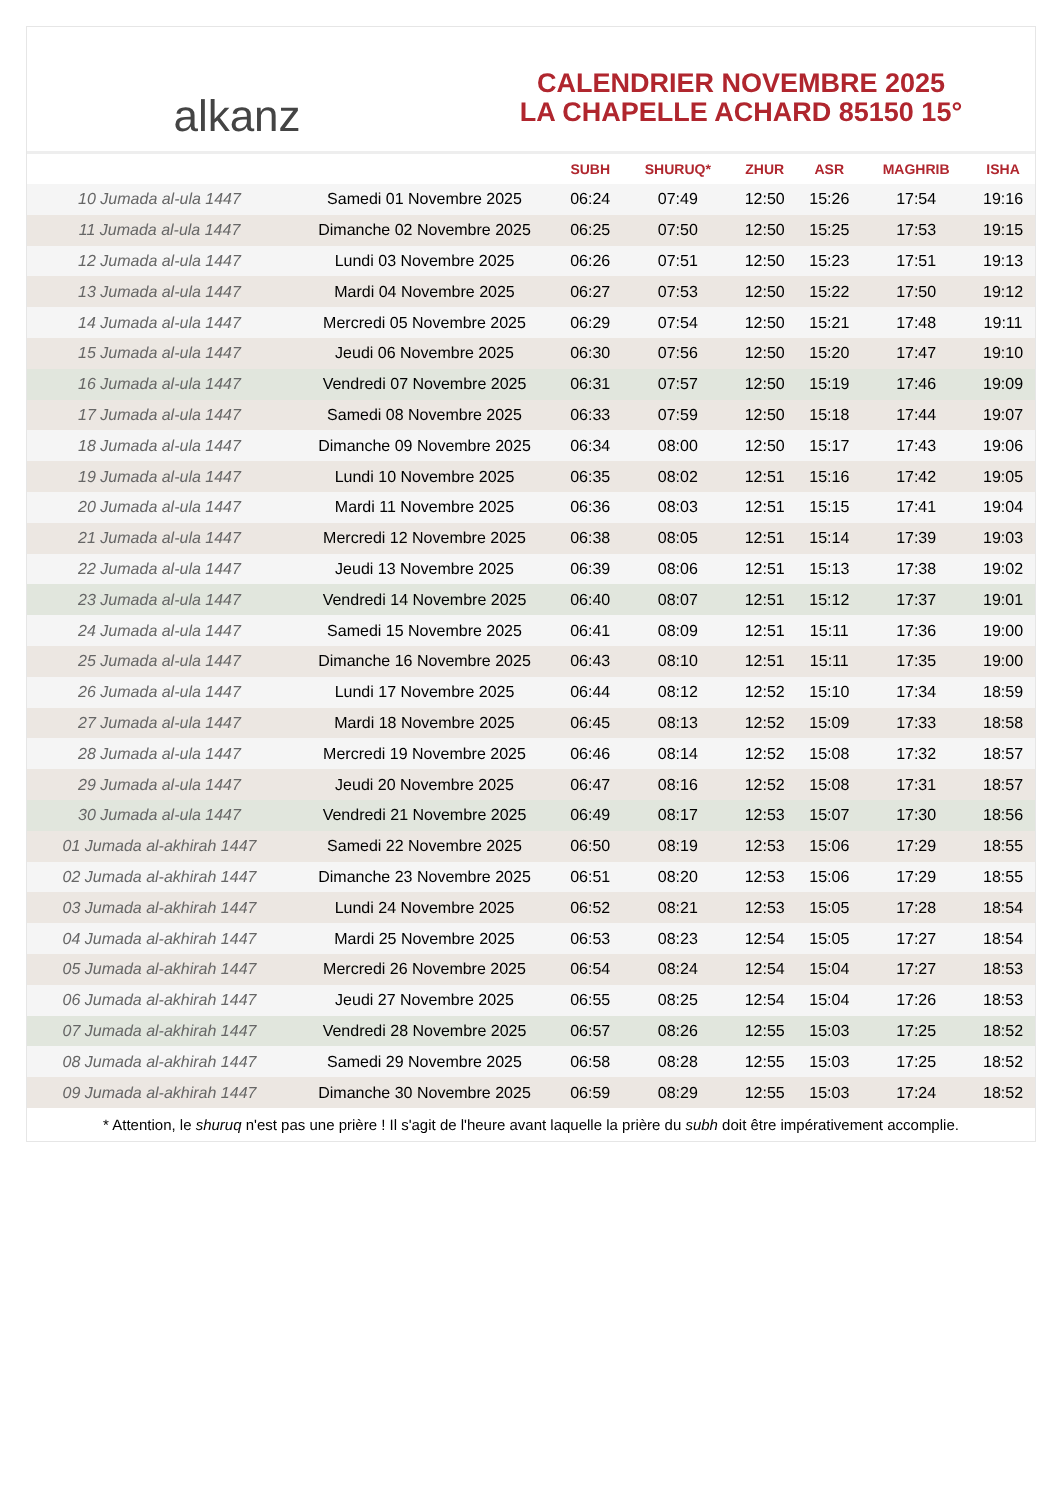alkanz
CALENDRIER NOVEMBRE 2025
LA CHAPELLE ACHARD 85150 15°
| | | SUBH | SHURUQ* | ZHUR | ASR | MAGHRIB | ISHA |
| --- | --- | --- | --- | --- | --- | --- | --- |
| 10 Jumada al-ula 1447 | Samedi 01 Novembre 2025 | 06:24 | 07:49 | 12:50 | 15:26 | 17:54 | 19:16 |
| 11 Jumada al-ula 1447 | Dimanche 02 Novembre 2025 | 06:25 | 07:50 | 12:50 | 15:25 | 17:53 | 19:15 |
| 12 Jumada al-ula 1447 | Lundi 03 Novembre 2025 | 06:26 | 07:51 | 12:50 | 15:23 | 17:51 | 19:13 |
| 13 Jumada al-ula 1447 | Mardi 04 Novembre 2025 | 06:27 | 07:53 | 12:50 | 15:22 | 17:50 | 19:12 |
| 14 Jumada al-ula 1447 | Mercredi 05 Novembre 2025 | 06:29 | 07:54 | 12:50 | 15:21 | 17:48 | 19:11 |
| 15 Jumada al-ula 1447 | Jeudi 06 Novembre 2025 | 06:30 | 07:56 | 12:50 | 15:20 | 17:47 | 19:10 |
| 16 Jumada al-ula 1447 | Vendredi 07 Novembre 2025 | 06:31 | 07:57 | 12:50 | 15:19 | 17:46 | 19:09 |
| 17 Jumada al-ula 1447 | Samedi 08 Novembre 2025 | 06:33 | 07:59 | 12:50 | 15:18 | 17:44 | 19:07 |
| 18 Jumada al-ula 1447 | Dimanche 09 Novembre 2025 | 06:34 | 08:00 | 12:50 | 15:17 | 17:43 | 19:06 |
| 19 Jumada al-ula 1447 | Lundi 10 Novembre 2025 | 06:35 | 08:02 | 12:51 | 15:16 | 17:42 | 19:05 |
| 20 Jumada al-ula 1447 | Mardi 11 Novembre 2025 | 06:36 | 08:03 | 12:51 | 15:15 | 17:41 | 19:04 |
| 21 Jumada al-ula 1447 | Mercredi 12 Novembre 2025 | 06:38 | 08:05 | 12:51 | 15:14 | 17:39 | 19:03 |
| 22 Jumada al-ula 1447 | Jeudi 13 Novembre 2025 | 06:39 | 08:06 | 12:51 | 15:13 | 17:38 | 19:02 |
| 23 Jumada al-ula 1447 | Vendredi 14 Novembre 2025 | 06:40 | 08:07 | 12:51 | 15:12 | 17:37 | 19:01 |
| 24 Jumada al-ula 1447 | Samedi 15 Novembre 2025 | 06:41 | 08:09 | 12:51 | 15:11 | 17:36 | 19:00 |
| 25 Jumada al-ula 1447 | Dimanche 16 Novembre 2025 | 06:43 | 08:10 | 12:51 | 15:11 | 17:35 | 19:00 |
| 26 Jumada al-ula 1447 | Lundi 17 Novembre 2025 | 06:44 | 08:12 | 12:52 | 15:10 | 17:34 | 18:59 |
| 27 Jumada al-ula 1447 | Mardi 18 Novembre 2025 | 06:45 | 08:13 | 12:52 | 15:09 | 17:33 | 18:58 |
| 28 Jumada al-ula 1447 | Mercredi 19 Novembre 2025 | 06:46 | 08:14 | 12:52 | 15:08 | 17:32 | 18:57 |
| 29 Jumada al-ula 1447 | Jeudi 20 Novembre 2025 | 06:47 | 08:16 | 12:52 | 15:08 | 17:31 | 18:57 |
| 30 Jumada al-ula 1447 | Vendredi 21 Novembre 2025 | 06:49 | 08:17 | 12:53 | 15:07 | 17:30 | 18:56 |
| 01 Jumada al-akhirah 1447 | Samedi 22 Novembre 2025 | 06:50 | 08:19 | 12:53 | 15:06 | 17:29 | 18:55 |
| 02 Jumada al-akhirah 1447 | Dimanche 23 Novembre 2025 | 06:51 | 08:20 | 12:53 | 15:06 | 17:29 | 18:55 |
| 03 Jumada al-akhirah 1447 | Lundi 24 Novembre 2025 | 06:52 | 08:21 | 12:53 | 15:05 | 17:28 | 18:54 |
| 04 Jumada al-akhirah 1447 | Mardi 25 Novembre 2025 | 06:53 | 08:23 | 12:54 | 15:05 | 17:27 | 18:54 |
| 05 Jumada al-akhirah 1447 | Mercredi 26 Novembre 2025 | 06:54 | 08:24 | 12:54 | 15:04 | 17:27 | 18:53 |
| 06 Jumada al-akhirah 1447 | Jeudi 27 Novembre 2025 | 06:55 | 08:25 | 12:54 | 15:04 | 17:26 | 18:53 |
| 07 Jumada al-akhirah 1447 | Vendredi 28 Novembre 2025 | 06:57 | 08:26 | 12:55 | 15:03 | 17:25 | 18:52 |
| 08 Jumada al-akhirah 1447 | Samedi 29 Novembre 2025 | 06:58 | 08:28 | 12:55 | 15:03 | 17:25 | 18:52 |
| 09 Jumada al-akhirah 1447 | Dimanche 30 Novembre 2025 | 06:59 | 08:29 | 12:55 | 15:03 | 17:24 | 18:52 |
* Attention, le shuruq n'est pas une prière ! Il s'agit de l'heure avant laquelle la prière du subh doit être impérativement accomplie.